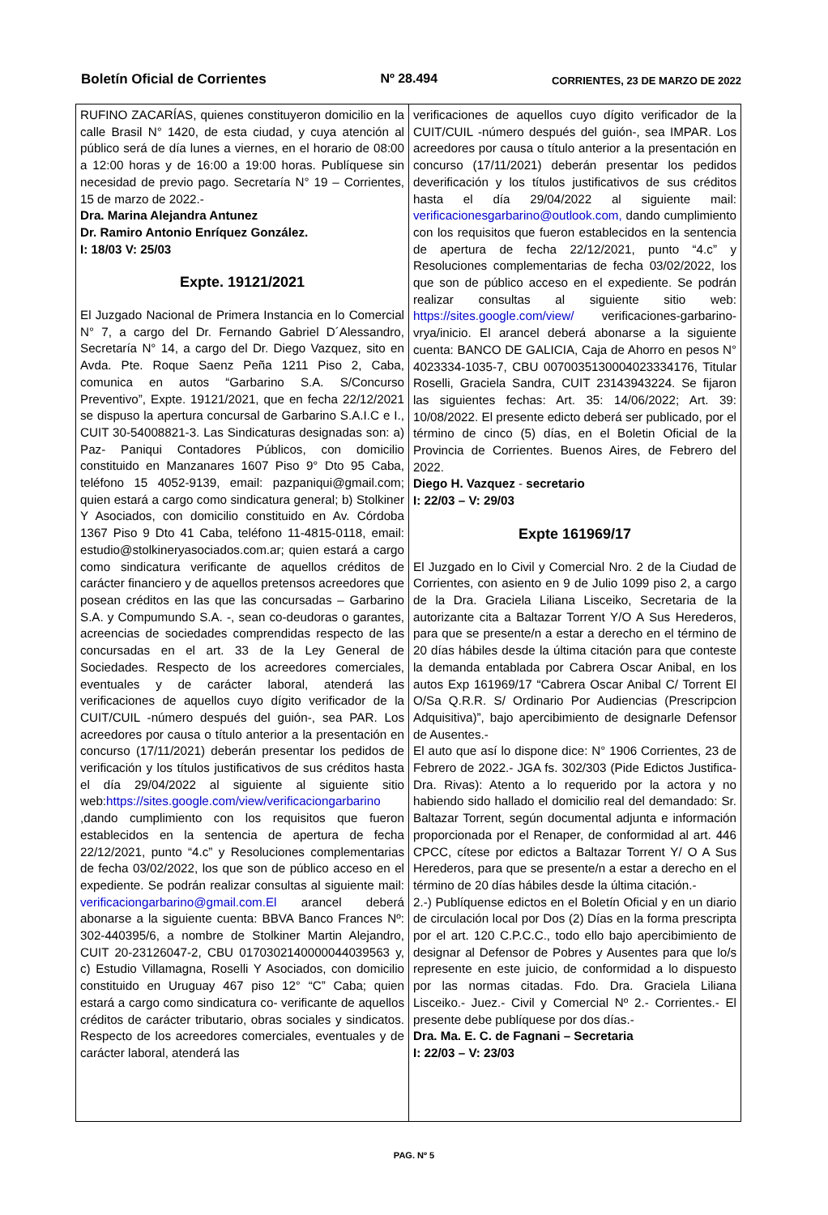Boletín Oficial de Corrientes Nº 28.494 CORRIENTES, 23 DE MARZO DE 2022
RUFINO ZACARÍAS, quienes constituyeron domicilio en la calle Brasil N° 1420, de esta ciudad, y cuya atención al público será de día lunes a viernes, en el horario de 08:00 a 12:00 horas y de 16:00 a 19:00 horas. Publíquese sin necesidad de previo pago. Secretaría N° 19 – Corrientes, 15 de marzo de 2022.-
Dra. Marina Alejandra Antunez
Dr. Ramiro Antonio Enríquez González.
I: 18/03 V: 25/03
Expte. 19121/2021
El Juzgado Nacional de Primera Instancia en lo Comercial N° 7, a cargo del Dr. Fernando Gabriel D´Alessandro, Secretaría N° 14, a cargo del Dr. Diego Vazquez, sito en Avda. Pte. Roque Saenz Peña 1211 Piso 2, Caba, comunica en autos “Garbarino S.A. S/Concurso Preventivo”, Expte. 19121/2021, que en fecha 22/12/2021 se dispuso la apertura concursal de Garbarino S.A.I.C e I., CUIT 30-54008821-3. Las Sindicaturas designadas son: a) Paz- Paniqui Contadores Públicos, con domicilio constituido en Manzanares 1607 Piso 9° Dto 95 Caba, teléfono 15 4052-9139, email: pazpaniqui@gmail.com; quien estará a cargo como sindicatura general; b) Stolkiner Y Asociados, con domicilio constituido en Av. Córdoba 1367 Piso 9 Dto 41 Caba, teléfono 11-4815-0118, email: estudio@stolkineryasociados.com.ar; quien estará a cargo como sindicatura verificante de aquellos créditos de carácter financiero y de aquellos pretensos acreedores que posean créditos en las que las concursadas – Garbarino S.A. y Compumundo S.A. -, sean co-deudoras o garantes, acreencias de sociedades comprendidas respecto de las concursadas en el art. 33 de la Ley General de Sociedades. Respecto de los acreedores comerciales, eventuales y de carácter laboral, atenderá las verificaciones de aquellos cuyo dígito verificador de la CUIT/CUIL -número después del guión-, sea PAR. Los acreedores por causa o título anterior a la presentación en concurso (17/11/2021) deberán presentar los pedidos de verificación y los títulos justificativos de sus créditos hasta el día 29/04/2022 al siguiente al siguiente sitio web:https://sites.google.com/view/verificaciongarbarino ,dando cumplimiento con los requisitos que fueron establecidos en la sentencia de apertura de fecha 22/12/2021, punto “4.c” y Resoluciones complementarias de fecha 03/02/2022, los que son de público acceso en el expediente. Se podrán realizar consultas al siguiente mail: verificaciongarbarino@gmail.com.El arancel deberá abonarse a la siguiente cuenta: BBVA Banco Frances Nº: 302-440395/6, a nombre de Stolkiner Martin Alejandro, CUIT 20-23126047-2, CBU 0170302140000044039563 y, c) Estudio Villamagna, Roselli Y Asociados, con domicilio constituido en Uruguay 467 piso 12° “C” Caba; quien estará a cargo como sindicatura co- verificante de aquellos créditos de carácter tributario, obras sociales y sindicatos. Respecto de los acreedores comerciales, eventuales y de carácter laboral, atenderá las
verificaciones de aquellos cuyo dígito verificador de la CUIT/CUIL -número después del guión-, sea IMPAR. Los acreedores por causa o título anterior a la presentación en concurso (17/11/2021) deberán presentar los pedidos deverificación y los títulos justificativos de sus créditos hasta el día 29/04/2022 al siguiente mail: verificacionesgarbarino@outlook.com, dando cumplimiento con los requisitos que fueron establecidos en la sentencia de apertura de fecha 22/12/2021, punto “4.c” y Resoluciones complementarias de fecha 03/02/2022, los que son de público acceso en el expediente. Se podrán realizar consultas al siguiente sitio web: https://sites.google.com/view/ verificaciones-garbarino-vrya/inicio. El arancel deberá abonarse a la siguiente cuenta: BANCO DE GALICIA, Caja de Ahorro en pesos N° 4023334-1035-7, CBU 0070035130004023334176, Titular Roselli, Graciela Sandra, CUIT 23143943224. Se fijaron las siguientes fechas: Art. 35: 14/06/2022; Art. 39: 10/08/2022. El presente edicto deberá ser publicado, por el término de cinco (5) días, en el Boletin Oficial de la Provincia de Corrientes. Buenos Aires, de Febrero del 2022.
Diego H. Vazquez - secretario
I: 22/03 – V: 29/03
Expte 161969/17
El Juzgado en lo Civil y Comercial Nro. 2 de la Ciudad de Corrientes, con asiento en 9 de Julio 1099 piso 2, a cargo de la Dra. Graciela Liliana Lisceiko, Secretaria de la autorizante cita a Baltazar Torrent Y/O A Sus Herederos, para que se presente/n a estar a derecho en el término de 20 días hábiles desde la última citación para que conteste la demanda entablada por Cabrera Oscar Anibal, en los autos Exp 161969/17 “Cabrera Oscar Anibal C/ Torrent El O/Sa Q.R.R. S/ Ordinario Por Audiencias (Prescripcion Adquisitiva)”, bajo apercibimiento de designarle Defensor de Ausentes.-
El auto que así lo dispone dice: N° 1906 Corrientes, 23 de Febrero de 2022.- JGA fs. 302/303 (Pide Edictos Justifica- Dra. Rivas): Atento a lo requerido por la actora y no habiendo sido hallado el domicilio real del demandado: Sr. Baltazar Torrent, según documental adjunta e información proporcionada por el Renaper, de conformidad al art. 446 CPCC, cítese por edictos a Baltazar Torrent Y/ O A Sus Herederos, para que se presente/n a estar a derecho en el término de 20 días hábiles desde la última citación.-
2.-) Publíquense edictos en el Boletín Oficial y en un diario de circulación local por Dos (2) Días en la forma prescripta por el art. 120 C.P.C.C., todo ello bajo apercibimiento de designar al Defensor de Pobres y Ausentes para que lo/s represente en este juicio, de conformidad a lo dispuesto por las normas citadas. Fdo. Dra. Graciela Liliana Lisceiko.- Juez.- Civil y Comercial Nº 2.- Corrientes.- El presente debe publíquese por dos días.-
Dra. Ma. E. C. de Fagnani – Secretaria
I: 22/03 – V: 23/03
PAG. Nº 5